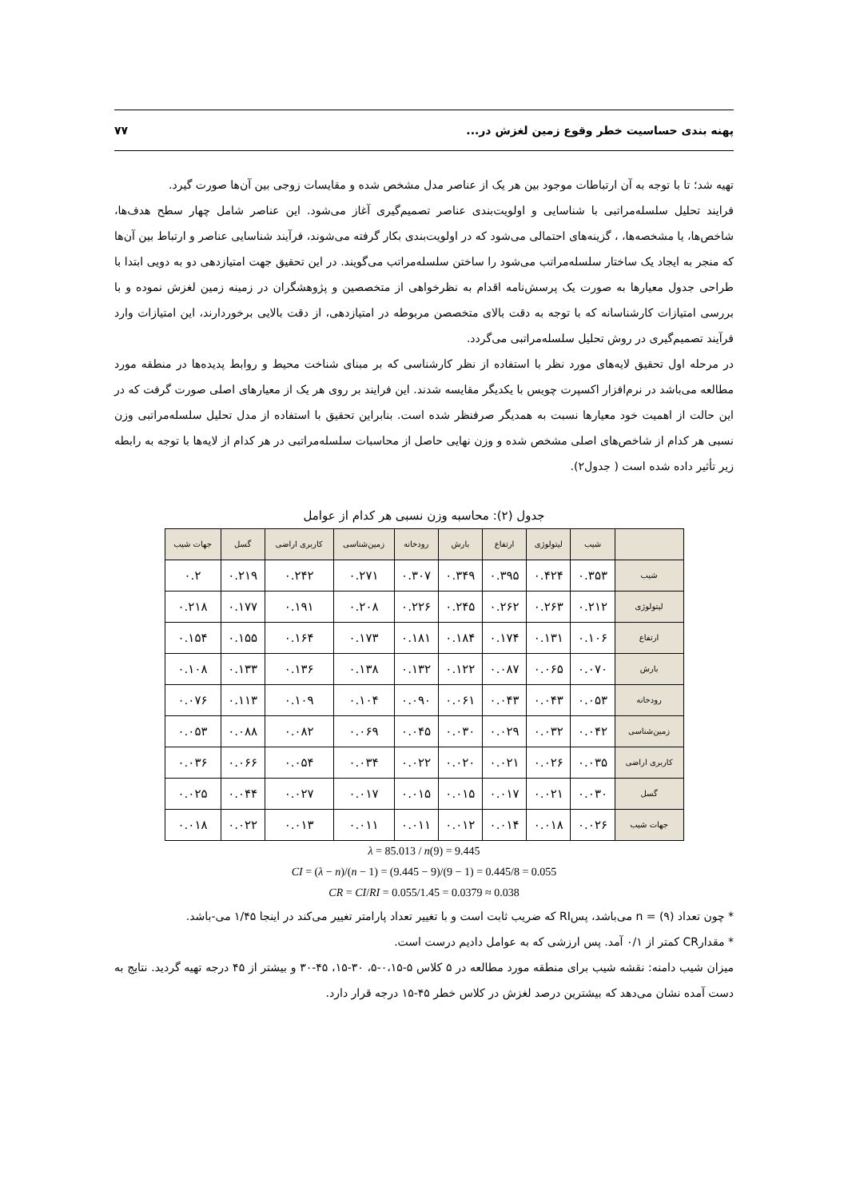پهنه بندی حساسیت خطر وقوع زمین لغزش در... ۷۷
تهیه شد؛ تا با توجه به آن ارتباطات موجود بین هر یک از عناصر مدل مشخص شده و مقایسات زوجی بین آن‌ها صورت گیرد.
فرایند تحلیل سلسله‌مراتبی با شناسایی و اولویت‌بندی عناصر تصمیم‌گیری آغاز می‌شود. این عناصر شامل چهار سطح هدف‌ها، شاخص‌ها، یا مشخصه‌ها، ، گزینه‌های احتمالی می‌شود که در اولویت‌بندی بکار گرفته می‌شوند، فرآیند شناسایی عناصر و ارتباط بین آن‌ها که منجر به ایجاد یک ساختار سلسله‌مراتب می‌شود را ساختن سلسله‌مراتب می‌گویند. در این تحقیق جهت امتیازدهی دو به دویی ابتدا با طراحی جدول معیارها به صورت یک پرسش‌نامه اقدام به نظرخواهی از متخصصین و پژوهشگران در زمینه زمین لغزش نموده و با بررسی امتیازات کارشناسانه که با توجه به دقت بالای متخصصن مربوطه در امتیازدهی، از دقت بالایی برخوردارند، این امتیازات وارد فرآیند تصمیم‌گیری در روش تحلیل سلسله‌مراتبی می‌گردد.
در مرحله اول تحقیق لایه‌های مورد نظر با استفاده از نظر کارشناسی که بر مبنای شناخت محیط و روابط پدیده‌ها در منطقه مورد مطالعه می‌باشد در نرم‌افزار اکسپرت چویس با یکدیگر مقایسه شدند. این فرایند بر روی هر یک از معیارهای اصلی صورت گرفت که در این حالت از اهمیت خود معیارها نسبت به همدیگر صرفنظر شده است. بنابراین تحقیق با استفاده از مدل تحلیل سلسله‌مراتبی وزن نسبی هر کدام از شاخص‌های اصلی مشخص شده و وزن نهایی حاصل از محاسبات سلسله‌مراتبی در هر کدام از لایه‌ها با توجه به رابطه زیر تأثیر داده شده است ( جدول۲).
جدول (۲): محاسبه وزن نسبی هر کدام از عوامل
| | شیب | لیتولوژی | ارتفاع | بارش | رودخانه | زمین‌شناسی | کاربری اراضی | گسل | جهات شیب |
| --- | --- | --- | --- | --- | --- | --- | --- | --- | --- |
| شیب | ۰.۳۵۳ | ۰.۴۲۴ | ۰.۳۹۵ | ۰.۳۴۹ | ۰.۳۰۷ | ۰.۲۷۱ | ۰.۲۴۲ | ۰.۲۱۹ | ۰.۲ |
| لیتولوژی | ۰.۲۱۲ | ۰.۲۶۳ | ۰.۲۶۲ | ۰.۲۴۵ | ۰.۲۲۶ | ۰.۲۰۸ | ۰.۱۹۱ | ۰.۱۷۷ | ۰.۲۱۸ |
| ارتفاع | ۰.۱۰۶ | ۰.۱۳۱ | ۰.۱۷۴ | ۰.۱۸۴ | ۰.۱۸۱ | ۰.۱۷۳ | ۰.۱۶۴ | ۰.۱۵۵ | ۰.۱۵۴ |
| بارش | ۰.۰۷۰ | ۰.۰۶۵ | ۰.۰۸۷ | ۰.۱۲۲ | ۰.۱۳۲ | ۰.۱۳۸ | ۰.۱۳۶ | ۰.۱۳۳ | ۰.۱۰۸ |
| رودخانه | ۰.۰۵۳ | ۰.۰۴۳ | ۰.۰۴۳ | ۰.۰۶۱ | ۰.۰۹۰ | ۰.۱۰۴ | ۰.۱۰۹ | ۰.۱۱۳ | ۰.۰۷۶ |
| زمین‌شناسی | ۰.۰۴۲ | ۰.۰۳۲ | ۰.۰۲۹ | ۰.۰۳۰ | ۰.۰۴۵ | ۰.۰۶۹ | ۰.۰۸۲ | ۰.۰۸۸ | ۰.۰۵۳ |
| کاربری اراضی | ۰.۰۳۵ | ۰.۰۲۶ | ۰.۰۲۱ | ۰.۰۲۰ | ۰.۰۲۲ | ۰.۰۳۴ | ۰.۰۵۴ | ۰.۰۶۶ | ۰.۰۳۶ |
| گسل | ۰.۰۳۰ | ۰.۰۲۱ | ۰.۰۱۷ | ۰.۰۱۵ | ۰.۰۱۵ | ۰.۰۱۷ | ۰.۰۲۷ | ۰.۰۴۴ | ۰.۰۲۵ |
| جهات شیب | ۰.۰۲۶ | ۰.۰۱۸ | ۰.۰۱۴ | ۰.۰۱۲ | ۰.۰۱۱ | ۰.۰۱۱ | ۰.۰۱۳ | ۰.۰۲۲ | ۰.۰۱۸ |
λ = 85.013 / n(9) = 9.445
CI = (λ − n)/(n − 1) = (9.445 − 9)/(9 − 1) = 0.445/8 = 0.055
CR = CI/RI = 0.055/1.45 = 0.0379 ≈ 0.038
* چون تعداد (۹) = n می‌باشد، پسRI که ضریب ثابت است و با تغییر تعداد پارامتر تغییر می‌کند در اینجا ۱/۴۵ می-باشد.
* مقدارCR کمتر از ۰/۱ آمد. پس ارزشی که به عوامل دادیم درست است.
میزان شیب دامنه: نقشه شیب برای منطقه مورد مطالعه در ۵ کلاس ۵-۰،۱۵-۵، ۳۰-۱۵، ۴۵-۳۰ و بیشتر از ۴۵ درجه تهیه گردید. نتایج به دست آمده نشان می‌دهد که بیشترین درصد لغزش در کلاس خطر ۴۵-۱۵ درجه قرار دارد.